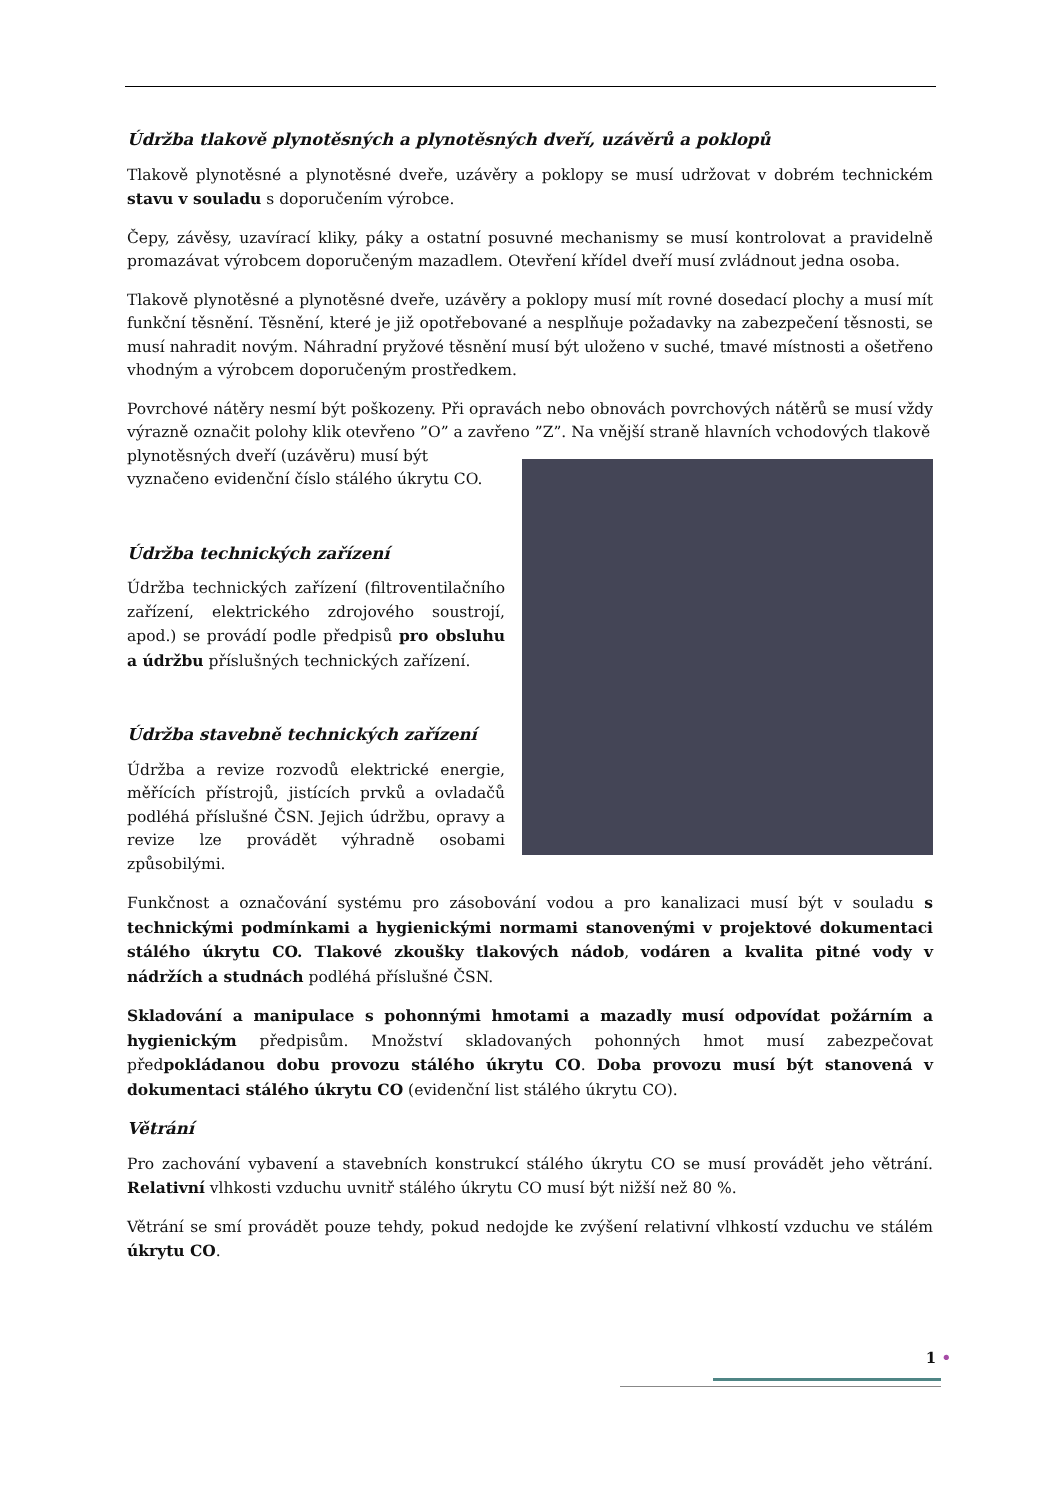Údržba tlakově plynotěsných a plynotěsných dveří, uzávěrů a poklopů
Tlakově plynotěsné a plynotěsné dveře, uzávěry a poklopy se musí udržovat v dobrém technickém stavu v souladu s doporučením výrobce.
Čepy, závěsy, uzavírací kliky, páky a ostatní posuvné mechanismy se musí kontrolovat a pravidelně promazávat výrobcem doporučeným mazadlem. Otevření křídel dveří musí zvládnout jedna osoba.
Tlakově plynotěsné a plynotěsné dveře, uzávěry a poklopy musí mít rovné dosedací plochy a musí mít funkční těsnění. Těsnění, které je již opotřebované a nesplňuje požadavky na zabezpečení těsnosti, se musí nahradit novým. Náhradní pryžové těsnění musí být uloženo v suché, tmavé místnosti a ošetřeno vhodným a výrobcem doporučeným prostředkem.
Povrchové nátěry nesmí být poškozeny. Při opravách nebo obnovách povrchových nátěrů se musí vždy výrazně označit polohy klik otevřeno ”O” a zavřeno ”Z”. Na vnější straně hlavních vchodových tlakově
plynotěsných dveří (uzávěru) musí být vyznačeno evidenční číslo stálého úkrytu CO.
Údržba technických zařízení
Údržba technických zařízení (filtroventilačního zařízení, elektrického zdrojového soustrojí, apod.) se provádí podle předpisů pro obsluhu a údržbu příslušných technických zařízení.
Údržba stavebně technických zařízení
Údržba a revize rozvodů elektrické energie, měřících přístrojů, jistících prvků a ovladačů podléhá příslušné ČSN. Jejich údržbu, opravy a revize lze provádět výhradně osobami způsobilými.
Funkčnost a označování systému pro zásobování vodou a pro kanalizaci musí být v souladu s technickými podmínkami a hygienickými normami stanovenými v projektové dokumentaci stálého úkrytu CO. Tlakové zkoušky tlakových nádob, vodáren a kvalita pitné vody v nádržích a studnách podléhá příslušné ČSN.
Skladování a manipulace s pohonnými hmotami a mazadly musí odpovídat požárním a hygienickým předpisům. Množství skladovaných pohonných hmot musí zabezpečovat předpokládanou dobu provozu stálého úkrytu CO. Doba provozu musí být stanovená v dokumentaci stálého úkrytu CO (evidenční list stálého úkrytu CO).
Větrání
Pro zachování vybavení a stavebních konstrukcí stálého úkrytu CO se musí provádět jeho větrání. Relativní vlhkosti vzduchu uvnitř stálého úkrytu CO musí být nižší než 80 %.
Větrání se smí provádět pouze tehdy, pokud nedojde ke zvýšení relativní vlhkostí vzduchu ve stálém úkrytu CO.
1 •